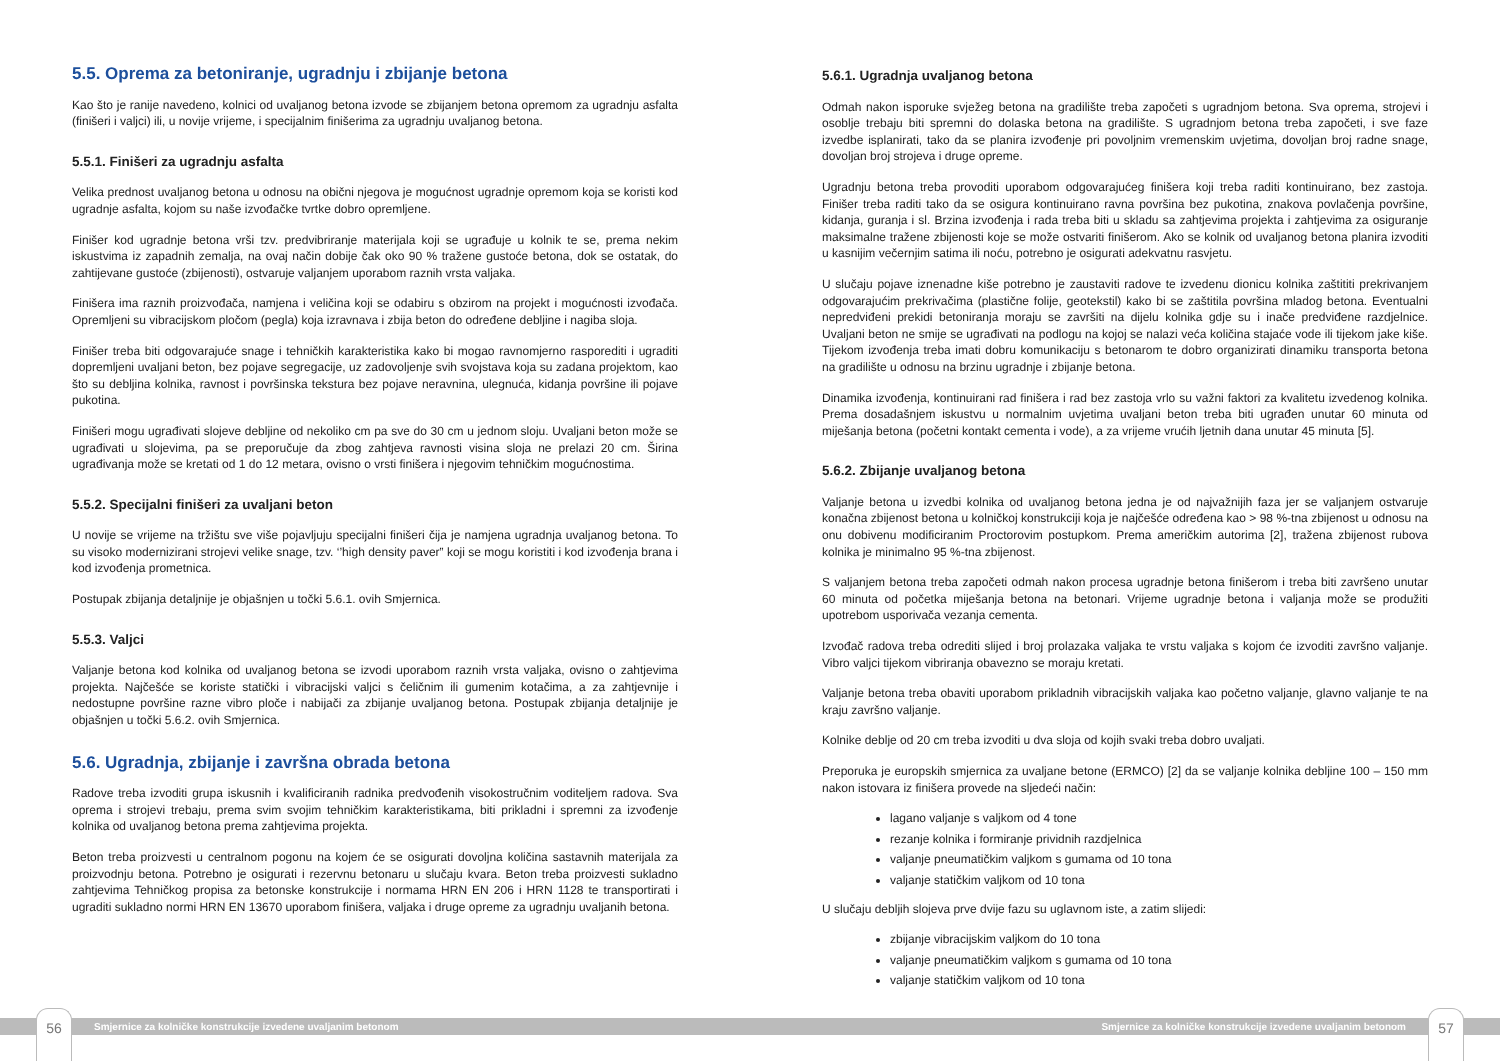5.5. Oprema za betoniranje, ugradnju i zbijanje betona
Kao što je ranije navedeno, kolnici od uvaljanog betona izvode se zbijanjem betona opremom za ugradnju asfalta (finišeri i valjci) ili, u novije vrijeme, i specijalnim finišerima za ugradnju uvaljanog betona.
5.5.1. Finišeri za ugradnju asfalta
Velika prednost uvaljanog betona u odnosu na obični njegova je mogućnost ugradnje opremom koja se koristi kod ugradnje asfalta, kojom su naše izvođačke tvrtke dobro opremljene.
Finišer kod ugradnje betona vrši tzv. predvibriranje materijala koji se ugrađuje u kolnik te se, prema nekim iskustvima iz zapadnih zemalja, na ovaj način dobije čak oko 90 % tražene gustoće betona, dok se ostatak, do zahtijevane gustoće (zbijenosti), ostvaruje valjanjem uporabom raznih vrsta valjaka.
Finišera ima raznih proizvođača, namjena i veličina koji se odabiru s obzirom na projekt i mogućnosti izvođača. Opremljeni su vibracijskom pločom (pegla) koja izravnava i zbija beton do određene debljine i nagiba sloja.
Finišer treba biti odgovarajuće snage i tehničkih karakteristika kako bi mogao ravnomjerno rasporediti i ugraditi dopremljeni uvaljani beton, bez pojave segregacije, uz zadovoljenje svih svojstava koja su zadana projektom, kao što su debljina kolnika, ravnost i površinska tekstura bez pojave neravnina, ulegnuća, kidanja površine ili pojave pukotina.
Finišeri mogu ugrađivati slojeve debljine od nekoliko cm pa sve do 30 cm u jednom sloju. Uvaljani beton može se ugrađivati u slojevima, pa se preporučuje da zbog zahtjeva ravnosti visina sloja ne prelazi 20 cm. Širina ugrađivanja može se kretati od 1 do 12 metara, ovisno o vrsti finišera i njegovim tehničkim mogućnostima.
5.5.2. Specijalni finišeri za uvaljani beton
U novije se vrijeme na tržištu sve više pojavljuju specijalni finišeri čija je namjena ugradnja uvaljanog betona. To su visoko modernizirani strojevi velike snage, tzv. ‘’high density paver” koji se mogu koristiti i kod izvođenja brana i kod izvođenja prometnica.
Postupak zbijanja detaljnije je objašnjen u točki 5.6.1. ovih Smjernica.
5.5.3. Valjci
Valjanje betona kod kolnika od uvaljanog betona se izvodi uporabom raznih vrsta valjaka, ovisno o zahtjevima projekta. Najčešće se koriste statički i vibracijski valjci s čeličnim ili gumenim kotačima, a za zahtjevnije i nedostupne površine razne vibro ploče i nabijači za zbijanje uvaljanog betona. Postupak zbijanja detaljnije je objašnjen u točki 5.6.2. ovih Smjernica.
5.6. Ugradnja, zbijanje i završna obrada betona
Radove treba izvoditi grupa iskusnih i kvalificiranih radnika predvođenih visokostručnim voditeljem radova. Sva oprema i strojevi trebaju, prema svim svojim tehničkim karakteristikama, biti prikladni i spremni za izvođenje kolnika od uvaljanog betona prema zahtjevima projekta.
Beton treba proizvesti u centralnom pogonu na kojem će se osigurati dovoljna količina sastavnih materijala za proizvodnju betona. Potrebno je osigurati i rezervnu betonaru u slučaju kvara. Beton treba proizvesti sukladno zahtjevima Tehničkog propisa za betonske konstrukcije i normama HRN EN 206 i HRN 1128 te transportirati i ugraditi sukladno normi HRN EN 13670 uporabom finišera, valjaka i druge opreme za ugradnju uvaljanih betona.
5.6.1. Ugradnja uvaljanog betona
Odmah nakon isporuke svježeg betona na gradilište treba započeti s ugradnjom betona. Sva oprema, strojevi i osoblje trebaju biti spremni do dolaska betona na gradilište. S ugradnjom betona treba započeti, i sve faze izvedbe isplanirati, tako da se planira izvođenje pri povoljnim vremenskim uvjetima, dovoljan broj radne snage, dovoljan broj strojeva i druge opreme.
Ugradnju betona treba provoditi uporabom odgovarajućeg finišera koji treba raditi kontinuirano, bez zastoja. Finišer treba raditi tako da se osigura kontinuirano ravna površina bez pukotina, znakova povlačenja površine, kidanja, guranja i sl. Brzina izvođenja i rada treba biti u skladu sa zahtjevima projekta i zahtjevima za osiguranje maksimalne tražene zbijenosti koje se može ostvariti finišerom. Ako se kolnik od uvaljanog betona planira izvoditi u kasnijim večernjim satima ili noću, potrebno je osigurati adekvatnu rasvjetu.
U slučaju pojave iznenadne kiše potrebno je zaustaviti radove te izvedenu dionicu kolnika zaštititi prekrivanjem odgovarajućim prekrivačima (plastične folije, geotekstil) kako bi se zaštitila površina mladog betona. Eventualni nepredviđeni prekidi betoniranja moraju se završiti na dijelu kolnika gdje su i inače predviđene razdjelnice. Uvaljani beton ne smije se ugrađivati na podlogu na kojoj se nalazi veća količina stajaće vode ili tijekom jake kiše. Tijekom izvođenja treba imati dobru komunikaciju s betonarom te dobro organizirati dinamiku transporta betona na gradilište u odnosu na brzinu ugradnje i zbijanje betona.
Dinamika izvođenja, kontinuirani rad finišera i rad bez zastoja vrlo su važni faktori za kvalitetu izvedenog kolnika. Prema dosadašnjem iskustvu u normalnim uvjetima uvaljani beton treba biti ugrađen unutar 60 minuta od miješanja betona (početni kontakt cementa i vode), a za vrijeme vrućih ljetnih dana unutar 45 minuta [5].
5.6.2. Zbijanje uvaljanog betona
Valjanje betona u izvedbi kolnika od uvaljanog betona jedna je od najvažnijih faza jer se valjanjem ostvaruje konačna zbijenost betona u kolničkoj konstrukciji koja je najčešće određena kao > 98 %-tna zbijenost u odnosu na onu dobivenu modificiranim Proctorovim postupkom. Prema američkim autorima [2], tražena zbijenost rubova kolnika je minimalno 95 %-tna zbijenost.
S valjanjem betona treba započeti odmah nakon procesa ugradnje betona finišerom i treba biti završeno unutar 60 minuta od početka miješanja betona na betonari. Vrijeme ugradnje betona i valjanja može se produžiti upotrebom usporivača vezanja cementa.
Izvođač radova treba odrediti slijed i broj prolazaka valjaka te vrstu valjaka s kojom će izvoditi završno valjanje. Vibro valjci tijekom vibriranja obavezno se moraju kretati.
Valjanje betona treba obaviti uporabom prikladnih vibracijskih valjaka kao početno valjanje, glavno valjanje te na kraju završno valjanje.
Kolnike deblje od 20 cm treba izvoditi u dva sloja od kojih svaki treba dobro uvaljati.
Preporuka je europskih smjernica za uvaljane betone (ERMCO) [2] da se valjanje kolnika debljine 100 – 150 mm nakon istovara iz finišera provede na sljedeći način:
lagano valjanje s valjkom od 4 tone
rezanje kolnika i formiranje prividnih razdjelnica
valjanje pneumatičkim valjkom s gumama od 10 tona
valjanje statičkim valjkom od 10 tona
U slučaju debljih slojeva prve dvije fazu su uglavnom iste, a zatim slijedi:
zbijanje vibracijskim valjkom do 10 tona
valjanje pneumatičkim valjkom s gumama od 10 tona
valjanje statičkim valjkom od 10 tona
Smjernice za kolničke konstrukcije izvedene uvaljanim betonom Smjernice za kolničke konstrukcije izvedene uvaljanim betonom 56 57